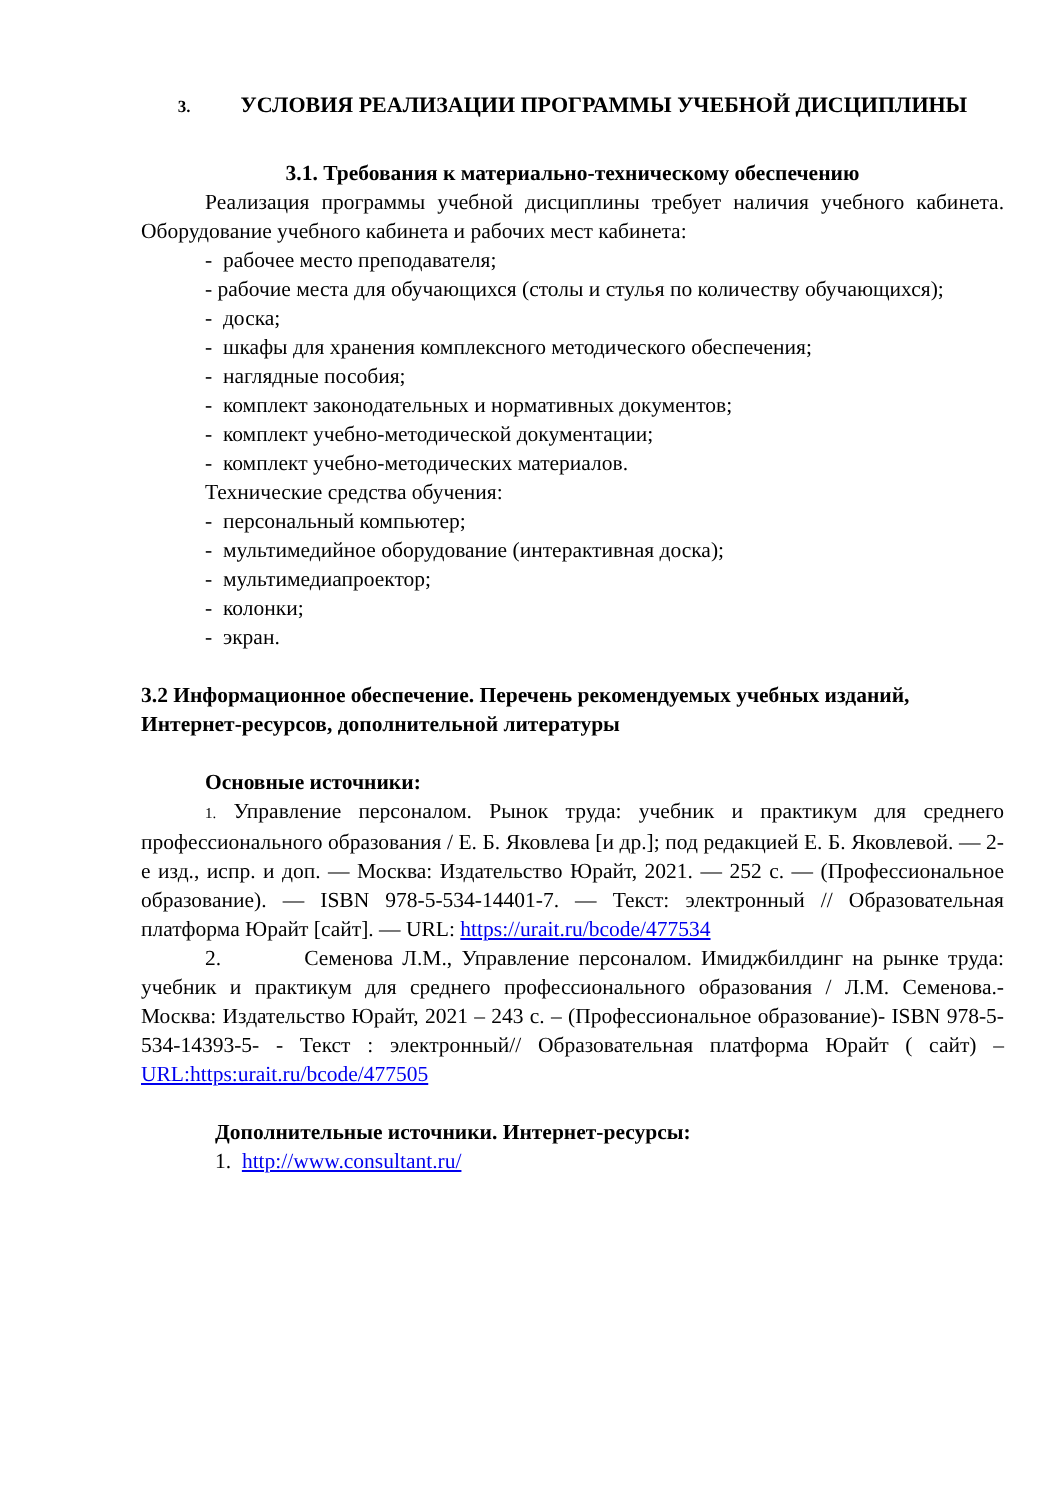3. УСЛОВИЯ РЕАЛИЗАЦИИ ПРОГРАММЫ УЧЕБНОЙ ДИСЦИПЛИНЫ
3.1. Требования к материально-техническому обеспечению
Реализация программы учебной дисциплины требует наличия учебного кабинета. Оборудование учебного кабинета и рабочих мест кабинета:
- рабочее место преподавателя;
- рабочие места для обучающихся (столы и стулья по количеству обучающихся);
- доска;
- шкафы для хранения комплексного методического обеспечения;
- наглядные пособия;
- комплект законодательных и нормативных документов;
- комплект учебно-методической документации;
- комплект учебно-методических материалов.
Технические средства обучения:
- персональный компьютер;
- мультимедийное оборудование (интерактивная доска);
- мультимедиапроектор;
- колонки;
- экран.
3.2 Информационное обеспечение. Перечень рекомендуемых учебных изданий, Интернет-ресурсов, дополнительной литературы
Основные источники:
1. Управление персоналом. Рынок труда: учебник и практикум для среднего профессионального образования / Е. Б. Яковлева [и др.]; под редакцией Е. Б. Яковлевой. — 2-е изд., испр. и доп. — Москва: Издательство Юрайт, 2021. — 252 с. — (Профессиональное образование). — ISBN 978-5-534-14401-7. — Текст: электронный // Образовательная платформа Юрайт [сайт]. — URL: https://urait.ru/bcode/477534
2. Семенова Л.М., Управление персоналом. Имиджбилдинг на рынке труда: учебник и практикум для среднего профессионального образования / Л.М. Семенова.- Москва: Издательство Юрайт, 2021 – 243 с. – (Профессиональное образование)- ISBN 978-5-534-14393-5- - Текст : электронный// Образовательная платформа Юрайт ( сайт) – URL:https:urait.ru/bcode/477505
Дополнительные источники. Интернет-ресурсы:
1. http://www.consultant.ru/